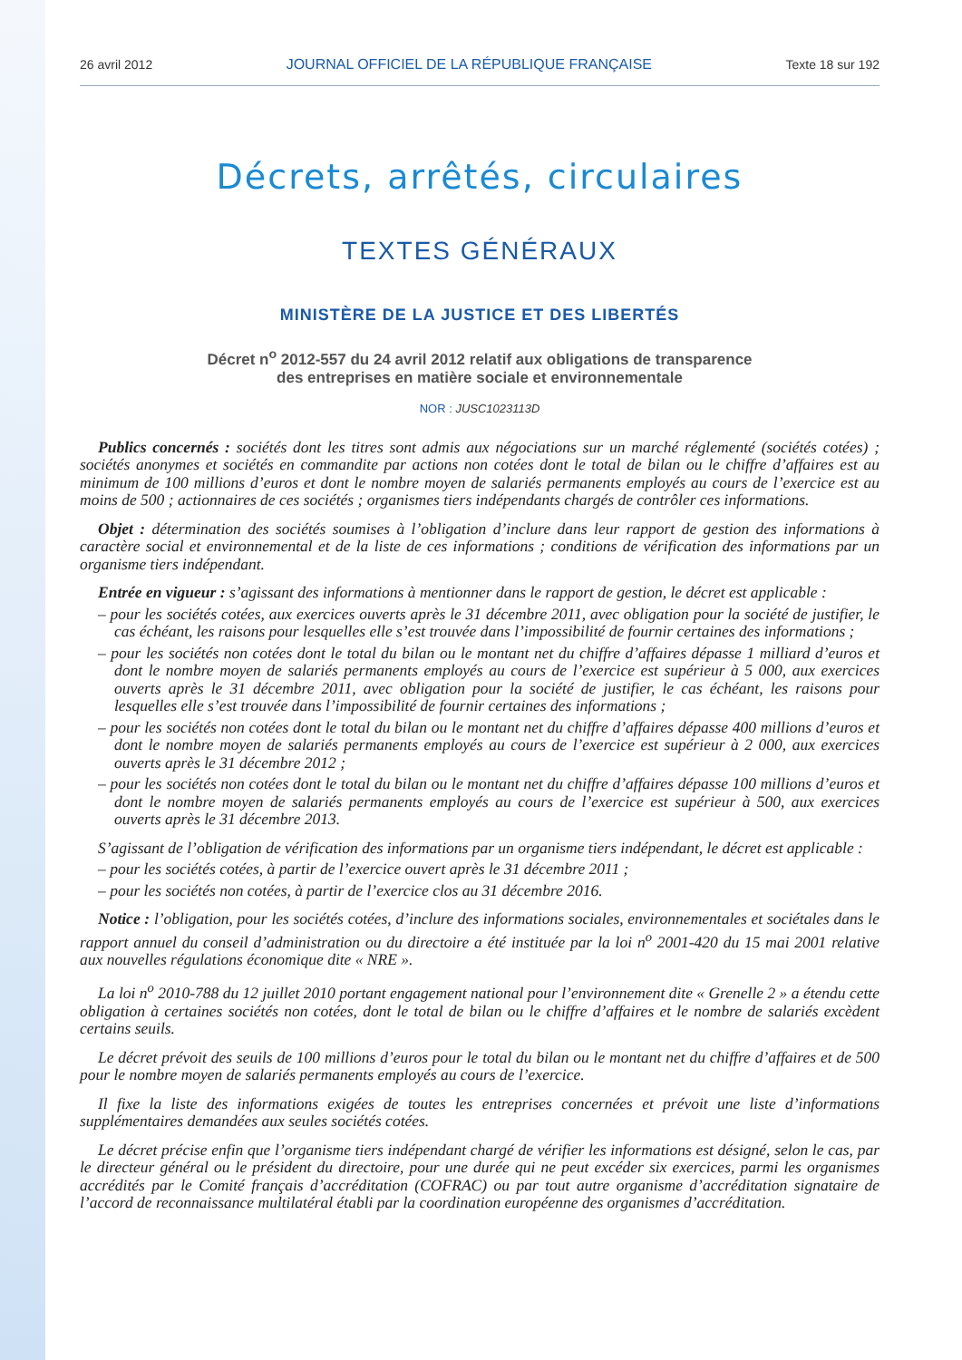26 avril 2012 JOURNAL OFFICIEL DE LA RÉPUBLIQUE FRANÇAISE Texte 18 sur 192
Décrets, arrêtés, circulaires
TEXTES GÉNÉRAUX
MINISTÈRE DE LA JUSTICE ET DES LIBERTÉS
Décret n<sup>o</sup> 2012-557 du 24 avril 2012 relatif aux obligations de transparence
des entreprises en matière sociale et environnementale
NOR : JUSC1023113D
Publics concernés : sociétés dont les titres sont admis aux négociations sur un marché réglementé (sociétés cotées) ; sociétés anonymes et sociétés en commandite par actions non cotées dont le total de bilan ou le chiffre d’affaires est au minimum de 100 millions d’euros et dont le nombre moyen de salariés permanents employés au cours de l’exercice est au moins de 500 ; actionnaires de ces sociétés ; organismes tiers indépendants chargés de contrôler ces informations.
Objet : détermination des sociétés soumises à l’obligation d’inclure dans leur rapport de gestion des informations à caractère social et environnemental et de la liste de ces informations ; conditions de vérification des informations par un organisme tiers indépendant.
Entrée en vigueur : s’agissant des informations à mentionner dans le rapport de gestion, le décret est applicable :
– pour les sociétés cotées, aux exercices ouverts après le 31 décembre 2011, avec obligation pour la société de justifier, le cas échéant, les raisons pour lesquelles elle s’est trouvée dans l’impossibilité de fournir certaines des informations ;
– pour les sociétés non cotées dont le total du bilan ou le montant net du chiffre d’affaires dépasse 1 milliard d’euros et dont le nombre moyen de salariés permanents employés au cours de l’exercice est supérieur à 5 000, aux exercices ouverts après le 31 décembre 2011, avec obligation pour la société de justifier, le cas échéant, les raisons pour lesquelles elle s’est trouvée dans l’impossibilité de fournir certaines des informations ;
– pour les sociétés non cotées dont le total du bilan ou le montant net du chiffre d’affaires dépasse 400 millions d’euros et dont le nombre moyen de salariés permanents employés au cours de l’exercice est supérieur à 2 000, aux exercices ouverts après le 31 décembre 2012 ;
– pour les sociétés non cotées dont le total du bilan ou le montant net du chiffre d’affaires dépasse 100 millions d’euros et dont le nombre moyen de salariés permanents employés au cours de l’exercice est supérieur à 500, aux exercices ouverts après le 31 décembre 2013.
S’agissant de l’obligation de vérification des informations par un organisme tiers indépendant, le décret est applicable :
– pour les sociétés cotées, à partir de l’exercice ouvert après le 31 décembre 2011 ;
– pour les sociétés non cotées, à partir de l’exercice clos au 31 décembre 2016.
Notice : l’obligation, pour les sociétés cotées, d’inclure des informations sociales, environnementales et sociétales dans le rapport annuel du conseil d’administration ou du directoire a été instituée par la loi n<sup>o</sup> 2001-420 du 15 mai 2001 relative aux nouvelles régulations économique dite « NRE ».
La loi n<sup>o</sup> 2010-788 du 12 juillet 2010 portant engagement national pour l’environnement dite « Grenelle 2 » a étendu cette obligation à certaines sociétés non cotées, dont le total de bilan ou le chiffre d’affaires et le nombre de salariés excèdent certains seuils.
Le décret prévoit des seuils de 100 millions d’euros pour le total du bilan ou le montant net du chiffre d’affaires et de 500 pour le nombre moyen de salariés permanents employés au cours de l’exercice.
Il fixe la liste des informations exigées de toutes les entreprises concernées et prévoit une liste d’informations supplémentaires demandées aux seules sociétés cotées.
Le décret précise enfin que l’organisme tiers indépendant chargé de vérifier les informations est désigné, selon le cas, par le directeur général ou le président du directoire, pour une durée qui ne peut excéder six exercices, parmi les organismes accrédités par le Comité français d’accréditation (COFRAC) ou par tout autre organisme d’accréditation signataire de l’accord de reconnaissance multilatéral établi par la coordination européenne des organismes d’accréditation.